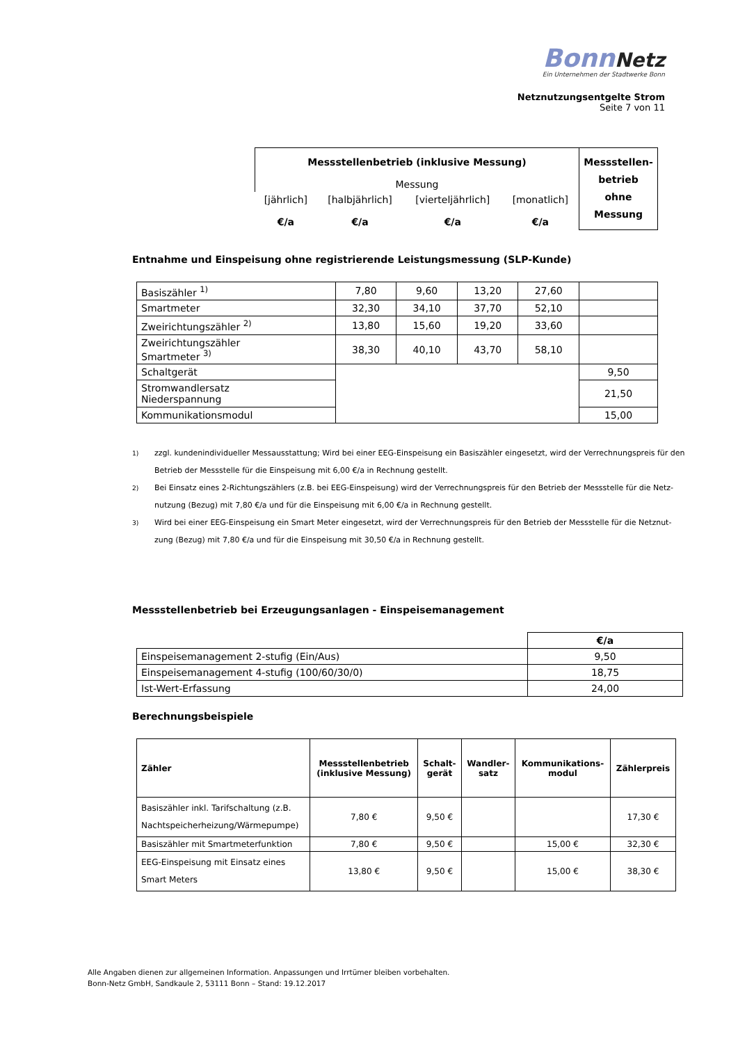BonnNetz
Ein Unternehmen der Stadtwerke Bonn
Netznutzungsentgelte Strom
Seite 7 von 11
| Messstellenbetrieb (inklusive Messung) Messung | | | | Messstellen-betrieb ohne Messung |
| [jährlich] €/a | [halbjährlich] €/a | [vierteljährlich] €/a | [monatlich] €/a | |
Entnahme und Einspeisung ohne registrierende Leistungsmessung (SLP-Kunde)
| Basiszähler <sup>1)</sup> | 7,80 | 9,60 | 13,20 | 27,60 | |
| Smartmeter | 32,30 | 34,10 | 37,70 | 52,10 | |
| Zweirichtungszähler <sup>2)</sup> | 13,80 | 15,60 | 19,20 | 33,60 | |
| Zweirichtungszähler Smartmeter <sup>3)</sup> | 38,30 | 40,10 | 43,70 | 58,10 | |
| Schaltgerät | | | | | 9,50 |
| Stromwandlersatz Niederspannung | | | | | 21,50 |
| Kommunikationsmodul | | | | | 15,00 |
<sup>1)</sup> zzgl. kundenindividueller Messausstattung; Wird bei einer EEG-Einspeisung ein Basiszähler eingesetzt, wird der Verrechnungspreis für den Betrieb der Messstelle für die Einspeisung mit 6,00 €/a in Rechnung gestellt.
<sup>2)</sup> Bei Einsatz eines 2-Richtungszählers (z.B. bei EEG-Einspeisung) wird der Verrechnungspreis für den Betrieb der Messstelle für die Netz-nutzung (Bezug) mit 7,80 €/a und für die Einspeisung mit 6,00 €/a in Rechnung gestellt.
<sup>3)</sup> Wird bei einer EEG-Einspeisung ein Smart Meter eingesetzt, wird der Verrechnungspreis für den Betrieb der Messstelle für die Netznut-zung (Bezug) mit 7,80 €/a und für die Einspeisung mit 30,50 €/a in Rechnung gestellt.
Messstellenbetrieb bei Erzeugungsanlagen - Einspeisemanagement
| | €/a |
| Einspeisemanagement 2-stufig (Ein/Aus) | 9,50 |
| Einspeisemanagement 4-stufig (100/60/30/0) | 18,75 |
| Ist-Wert-Erfassung | 24,00 |
Berechnungsbeispiele
| Zähler | Messstellenbetrieb (inklusive Messung) | Schalt- gerät | Wandler- satz | Kommunikations- modul | Zählerpreis |
| --- | --- | --- | --- | --- | --- |
| Basiszähler inkl. Tarifschaltung (z.B. Nachtspeicherheizung/Wärmepumpe) | 7,80 € | 9,50 € | | | 17,30 € |
| Basiszähler mit Smartmeterfunktion | 7,80 € | 9,50 € | | 15,00 € | 32,30 € |
| EEG-Einspeisung mit Einsatz eines Smart Meters | 13,80 € | 9,50 € | | 15,00 € | 38,30 € |
Alle Angaben dienen zur allgemeinen Information. Anpassungen und Irrtümer bleiben vorbehalten.
Bonn-Netz GmbH, Sandkaule 2, 53111 Bonn – Stand: 19.12.2017